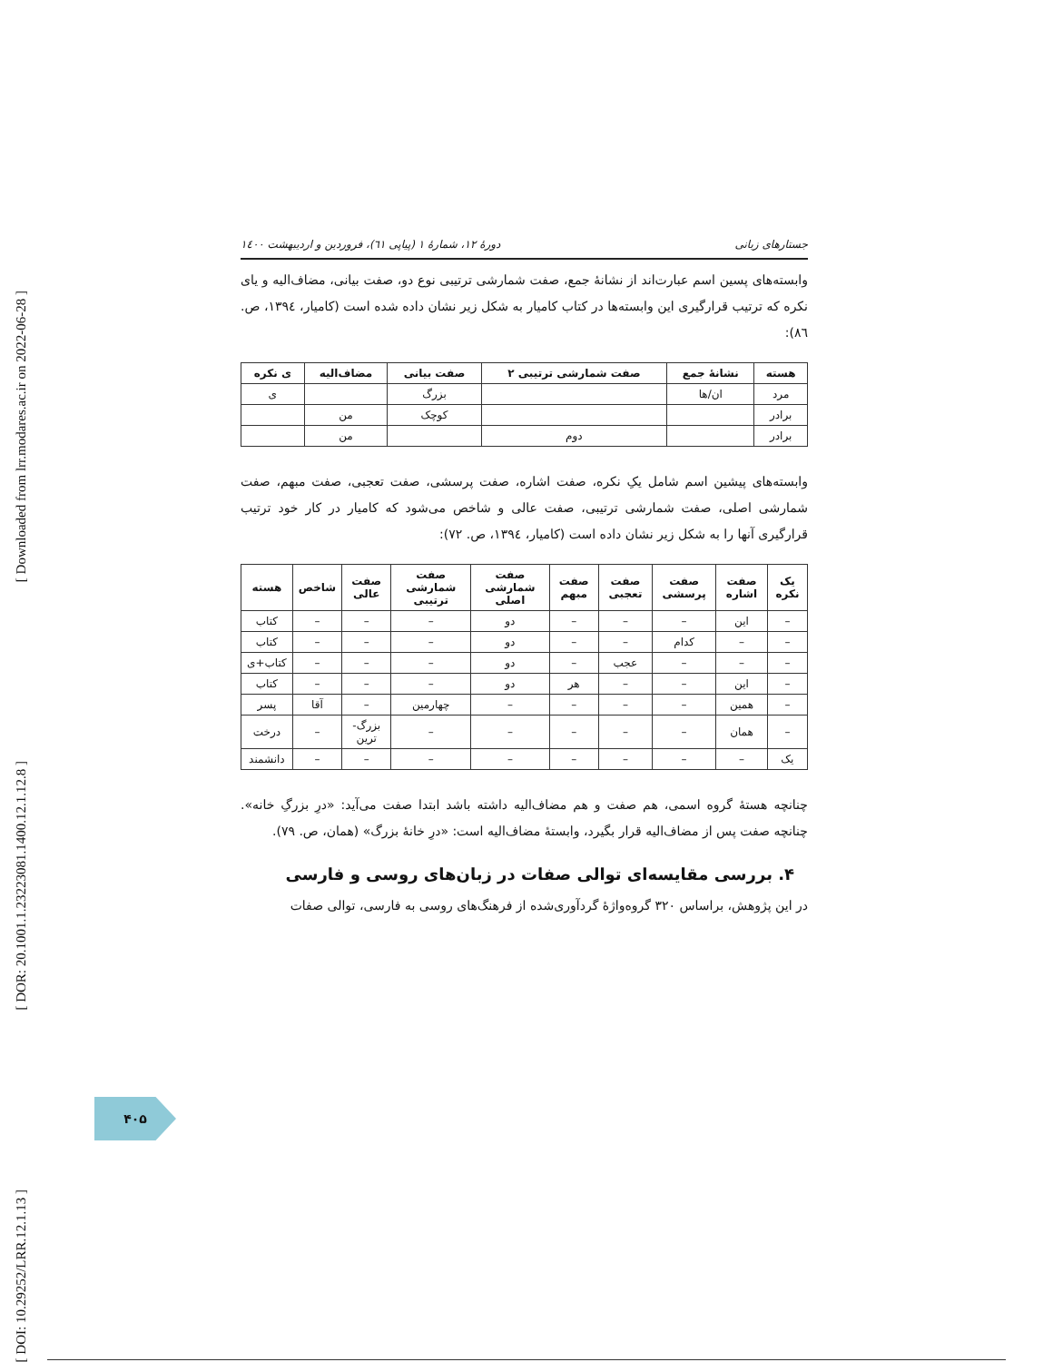[ Downloaded from lrr.modares.ac.ir on 2022-06-28 ]
[ DOR: 20.1001.1.23223081.1400.12.1.12.8 ]
[ DOI: 10.29252/LRR.12.1.13 ]
جستارهای زبانی دورهٔ ۱۲، شمارهٔ ۱ (پیاپی ٦١)، فروردین و اردیبهشت ۱٤۰۰
وابسته‌های پسین اسم عبارت‌اند از نشانهٔ جمع، صفت شمارشی ترتیبی نوع دو، صفت بیانی، مضاف‌الیه و یای نکره که ترتیب قرارگیری این وابسته‌ها در کتاب کامیار به شکل زیر نشان داده شده است (کامیار، ۱۳۹٤، ص. ٨٦):
| هسته | نشانهٔ جمع | صفت شمارشی ترتیبی ۲ | صفت بیانی | مضاف‌الیه | ی نکره |
| --- | --- | --- | --- | --- | --- |
| مرد | ان/ها | | بزرگ | | ی |
| برادر | | | کوچک | من | |
| برادر | | دوم | | من | |
وابسته‌های پیشین اسم شامل یکِ نکره، صفت اشاره، صفت پرسشی، صفت تعجبی، صفت مبهم، صفت شمارشی اصلی، صفت شمارشی ترتیبی، صفت عالی و شاخص می‌شود که کامیار در کار خود ترتیب قرارگیری آنها را به شکل زیر نشان داده است (کامیار، ۱۳۹٤، ص. ٧٢):
| یک نکره | صفت اشاره | صفت پرسشی | صفت تعجبی | صفت مبهم | صفت شمارشی اصلی | صفت شمارشی ترتیبی | صفت عالی | شاخص | هسته |
| --- | --- | --- | --- | --- | --- | --- | --- | --- | --- |
| – | این | – | – | – | دو | – | – | – | کتاب |
| – | – | کدام | – | – | دو | – | – | – | کتاب |
| – | – | – | عجب | – | دو | – | – | – | کتاب+ی |
| – | این | – | – | هر | دو | – | – | – | کتاب |
| – | همین | – | – | – | – | چهارمین | – | آقا | پسر |
| – | همان | – | – | – | – | – | بزرگ-ترین | – | درخت |
| یک | – | – | – | – | – | – | – | – | دانشمند |
چنانچه هستهٔ گروه اسمی، هم صفت و هم مضاف‌الیه داشته باشد ابتدا صفت می‌آید: «درِ بزرگِ خانه». چنانچه صفت پس از مضاف‌الیه قرار بگیرد، وابستهٔ مضاف‌الیه است: «درِ خانهٔ بزرگ» (همان، ص. ٧٩).
۴. بررسی مقایسه‌ای توالی صفات در زبان‌های روسی و فارسی
در این پژوهش، براساس ۳۲۰ گروه‌واژهٔ گردآوری‌شده از فرهنگ‌های روسی به فارسی، توالی صفات
۴۰۵